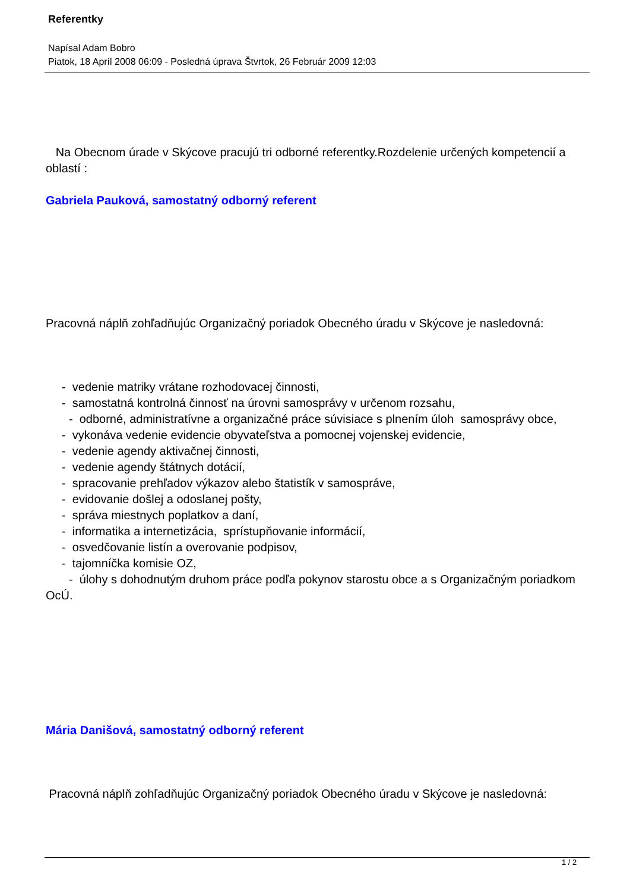Referentky
Napísal Adam Bobro
Piatok, 18 Apríl 2008 06:09 - Posledná úprava Štvrtok, 26 Február 2009 12:03
Na Obecnom úrade v Skýcove pracujú tri odborné referentky.Rozdelenie určených kompetencií a oblastí :
Gabriela Pauková, samostatný odborný referent
Pracovná náplň zohľadňujúc Organizačný poriadok Obecného úradu v Skýcove je nasledovná:
- vedenie matriky vrátane rozhodovacej činnosti,
- samostatná kontrolná činnosť na úrovni samosprávy v určenom rozsahu,
- odborné, administratívne a organizačné práce súvisiace s plnením úloh samosprávy obce,
- vykonáva vedenie evidencie obyvateľstva a pomocnej vojenskej evidencie,
- vedenie agendy aktivačnej činnosti,
- vedenie agendy štátnych dotácií,
- spracovanie prehľadov výkazov alebo štatistík v samospráve,
- evidovanie došlej a odoslanej pošty,
- správa miestnych poplatkov a daní,
- informatika a internetizácia, sprístupňovanie informácií,
- osvedčovanie listín a overovanie podpisov,
- tajomníčka komisie OZ,
- úlohy s dohodnutým druhom práce podľa pokynov starostu obce a s Organizačným poriadkom OcÚ.
Mária Danišová, samostatný odborný referent
Pracovná náplň zohľadňujúc Organizačný poriadok Obecného úradu v Skýcove je nasledovná:
1 / 2